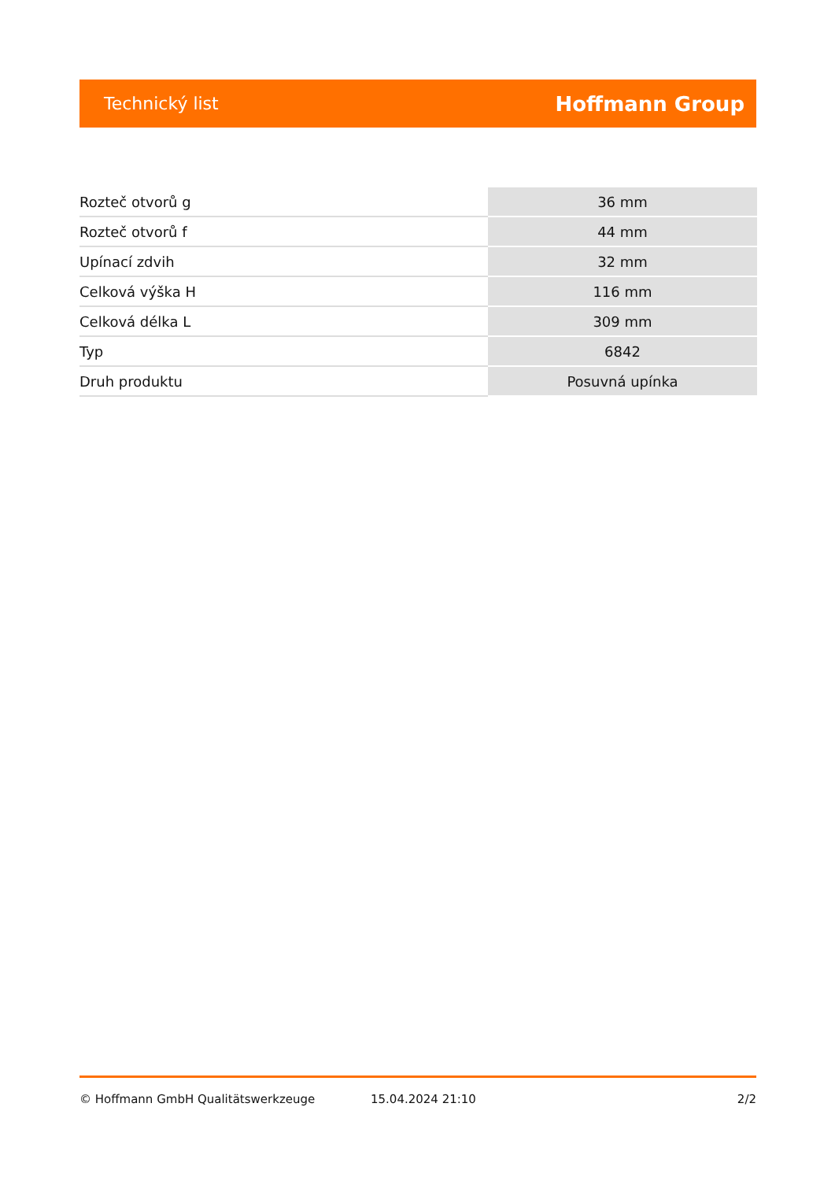Technický list
Hoffmann Group
| Rozteč otvorů g | 36 mm |
| Rozteč otvorů f | 44 mm |
| Upínací zdvih | 32 mm |
| Celková výška H | 116 mm |
| Celková délka L | 309 mm |
| Typ | 6842 |
| Druh produktu | Posuvná upínka |
© Hoffmann GmbH Qualitätswerkzeuge 15.04.2024 21:10 2/2